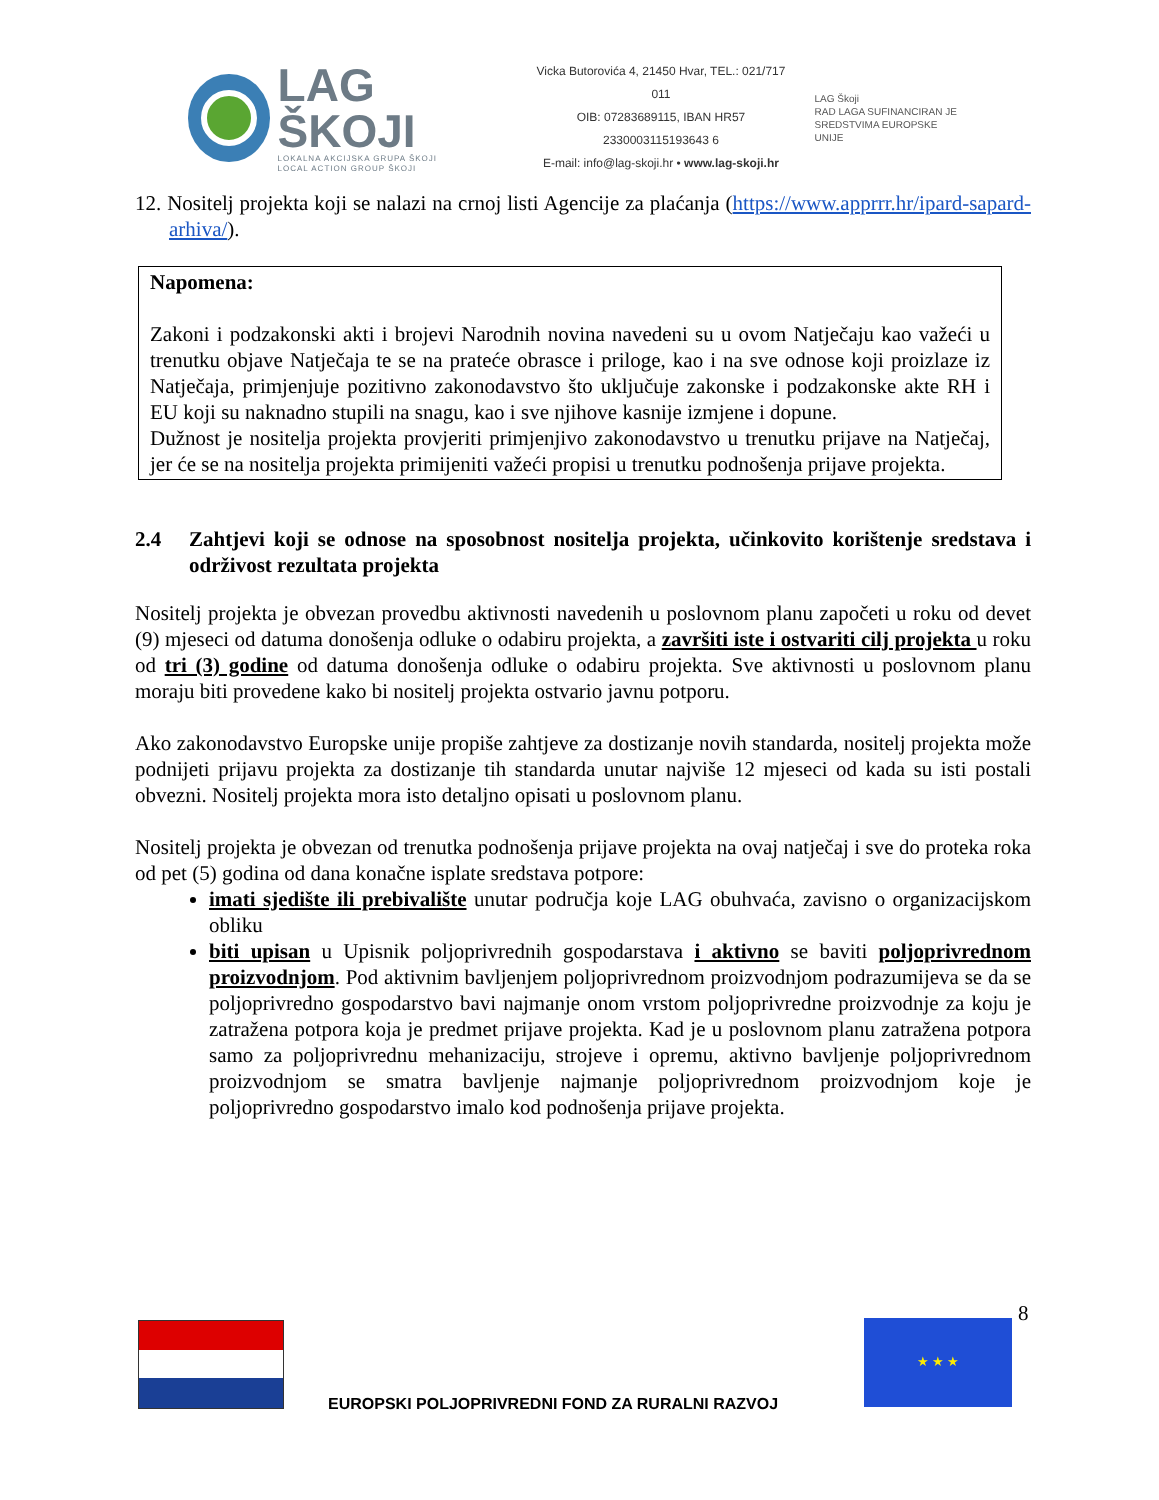LAG ŠKOJI
LOKALNA AKCIJSKA GRUPA ŠKOJI
LOCAL ACTION GROUP ŠKOJI
Vicka Butorovića 4, 21450 Hvar, TEL.: 021/717 011
OIB: 07283689115, IBAN HR57 2330003115193643 6
E-mail: info@lag-skoji.hr • www.lag-skoji.hr
LAG Škoji
RAD LAGA SUFINANCIRAN JE
SREDSTVIMA EUROPSKE UNIJE
12. Nositelj projekta koji se nalazi na crnoj listi Agencije za plaćanja (https://www.apprrr.hr/ipard-sapard-arhiva/).
Napomena:
Zakoni i podzakonski akti i brojevi Narodnih novina navedeni su u ovom Natječaju kao važeći u trenutku objave Natječaja te se na prateće obrasce i priloge, kao i na sve odnose koji proizlaze iz Natječaja, primjenjuje pozitivno zakonodavstvo što uključuje zakonske i podzakonske akte RH i EU koji su naknadno stupili na snagu, kao i sve njihove kasnije izmjene i dopune.
Dužnost je nositelja projekta provjeriti primjenjivo zakonodavstvo u trenutku prijave na Natječaj, jer će se na nositelja projekta primijeniti važeći propisi u trenutku podnošenja prijave projekta.
2.4 Zahtjevi koji se odnose na sposobnost nositelja projekta, učinkovito korištenje sredstava i održivost rezultata projekta
Nositelj projekta je obvezan provedbu aktivnosti navedenih u poslovnom planu započeti u roku od devet (9) mjeseci od datuma donošenja odluke o odabiru projekta, a završiti iste i ostvariti cilj projekta u roku od tri (3) godine od datuma donošenja odluke o odabiru projekta. Sve aktivnosti u poslovnom planu moraju biti provedene kako bi nositelj projekta ostvario javnu potporu.
Ako zakonodavstvo Europske unije propiše zahtjeve za dostizanje novih standarda, nositelj projekta može podnijeti prijavu projekta za dostizanje tih standarda unutar najviše 12 mjeseci od kada su isti postali obvezni. Nositelj projekta mora isto detaljno opisati u poslovnom planu.
Nositelj projekta je obvezan od trenutka podnošenja prijave projekta na ovaj natječaj i sve do proteka roka od pet (5) godina od dana konačne isplate sredstava potpore:
imati sjedište ili prebivalište unutar područja koje LAG obuhvaća, zavisno o organizacijskom obliku
biti upisan u Upisnik poljoprivrednih gospodarstava i aktivno se baviti poljoprivrednom proizvodnjom. Pod aktivnim bavljenjem poljoprivrednom proizvodnjom podrazumijeva se da se poljoprivredno gospodarstvo bavi najmanje onom vrstom poljoprivredne proizvodnje za koju je zatražena potpora koja je predmet prijave projekta. Kad je u poslovnom planu zatražena potpora samo za poljoprivrednu mehanizaciju, strojeve i opremu, aktivno bavljenje poljoprivrednom proizvodnjom se smatra bavljenje najmanje poljoprivrednom proizvodnjom koje je poljoprivredno gospodarstvo imalo kod podnošenja prijave projekta.
8
★ ★ ★
EUROPSKI POLJOPRIVREDNI FOND ZA RURALNI RAZVOJ